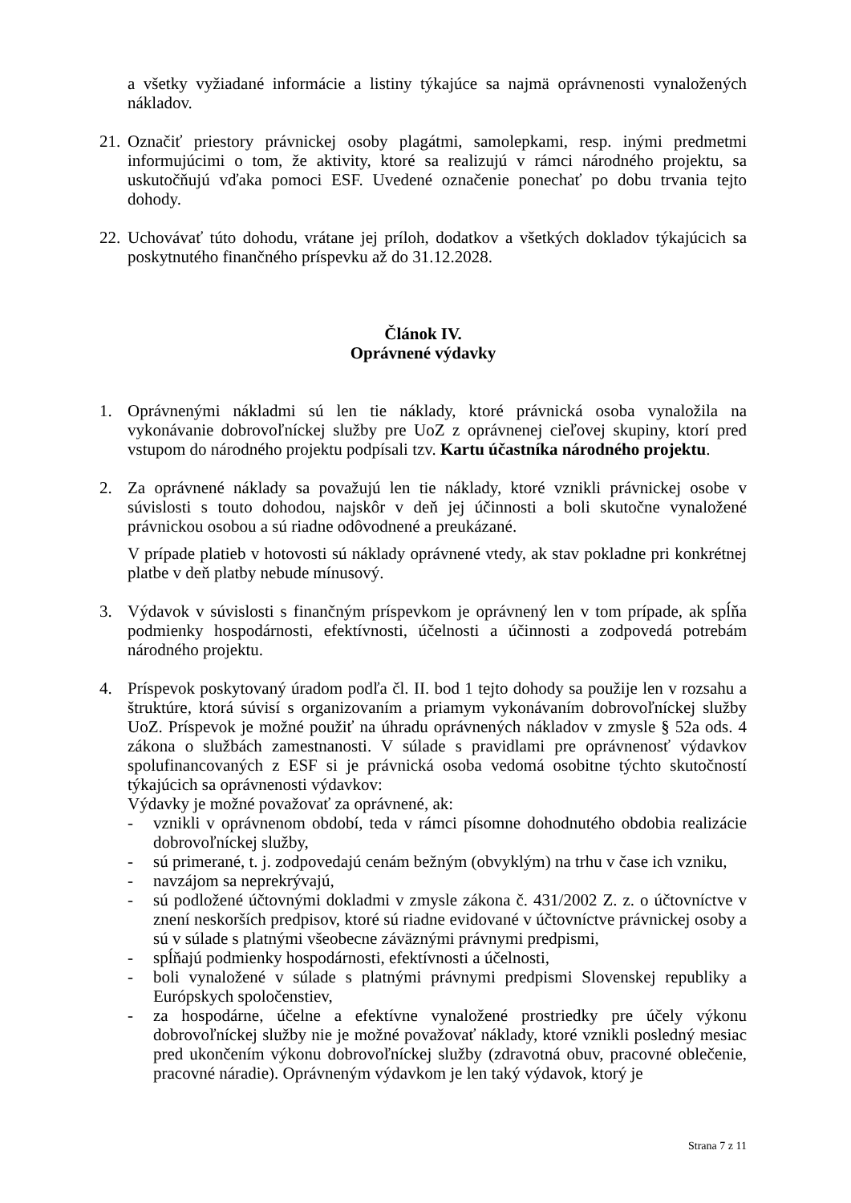a všetky vyžiadané informácie a listiny týkajúce sa najmä oprávnenosti vynaložených nákladov.
21.
Označiť priestory právnickej osoby plagátmi, samolepkami, resp. inými predmetmi informujúcimi o tom, že aktivity, ktoré sa realizujú v rámci národného projektu, sa uskutočňujú vďaka pomoci ESF. Uvedené označenie ponechať po dobu trvania tejto dohody.
22.
Uchovávať túto dohodu, vrátane jej príloh, dodatkov a všetkých dokladov týkajúcich sa poskytnutého finančného príspevku až do 31.12.2028.
Článok IV.
Oprávnené výdavky
1. Oprávnenými nákladmi sú len tie náklady, ktoré právnická osoba vynaložila na vykonávanie dobrovoľníckej služby pre UoZ z oprávnenej cieľovej skupiny, ktorí pred vstupom do národného projektu podpísali tzv. Kartu účastníka národného projektu.
2. Za oprávnené náklady sa považujú len tie náklady, ktoré vznikli právnickej osobe v súvislosti s touto dohodou, najskôr v deň jej účinnosti a boli skutočne vynaložené právnickou osobou a sú riadne odôvodnené a preukázané.
V prípade platieb v hotovosti sú náklady oprávnené vtedy, ak stav pokladne pri konkrétnej platbe v deň platby nebude mínusový.
3. Výdavok v súvislosti s finančným príspevkom je oprávnený len v tom prípade, ak spĺňa podmienky hospodárnosti, efektívnosti, účelnosti a účinnosti a zodpovedá potrebám národného projektu.
4. Príspevok poskytovaný úradom podľa čl. II. bod 1 tejto dohody sa použije len v rozsahu a štruktúre, ktorá súvisí s organizovaním a priamym vykonávaním dobrovoľníckej služby UoZ. Príspevok je možné použiť na úhradu oprávnených nákladov v zmysle § 52a ods. 4 zákona o službách zamestnanosti. V súlade s pravidlami pre oprávnenosť výdavkov spolufinancovaných z ESF si je právnická osoba vedomá osobitne týchto skutočností týkajúcich sa oprávnenosti výdavkov:
Výdavky je možné považovať za oprávnené, ak:
- vznikli v oprávnenom období, teda v rámci písomne dohodnutého obdobia realizácie dobrovoľníckej služby,
- sú primerané, t. j. zodpovedajú cenám bežným (obvyklým) na trhu v čase ich vzniku,
- navzájom sa neprekrývajú,
- sú podložené účtovnými dokladmi v zmysle zákona č. 431/2002 Z. z. o účtovníctve v znení neskorších predpisov, ktoré sú riadne evidované v účtovníctve právnickej osoby a sú v súlade s platnými všeobecne záväznými právnymi predpismi,
- spĺňajú podmienky hospodárnosti, efektívnosti a účelnosti,
- boli vynaložené v súlade s platnými právnymi predpismi Slovenskej republiky a Európskych spoločenstiev,
- za hospodárne, účelne a efektívne vynaložené prostriedky pre účely výkonu dobrovoľníckej služby nie je možné považovať náklady, ktoré vznikli posledný mesiac pred ukončením výkonu dobrovoľníckej služby (zdravotná obuv, pracovné oblečenie, pracovné náradie). Oprávneným výdavkom je len taký výdavok, ktorý je
Strana 7 z 11